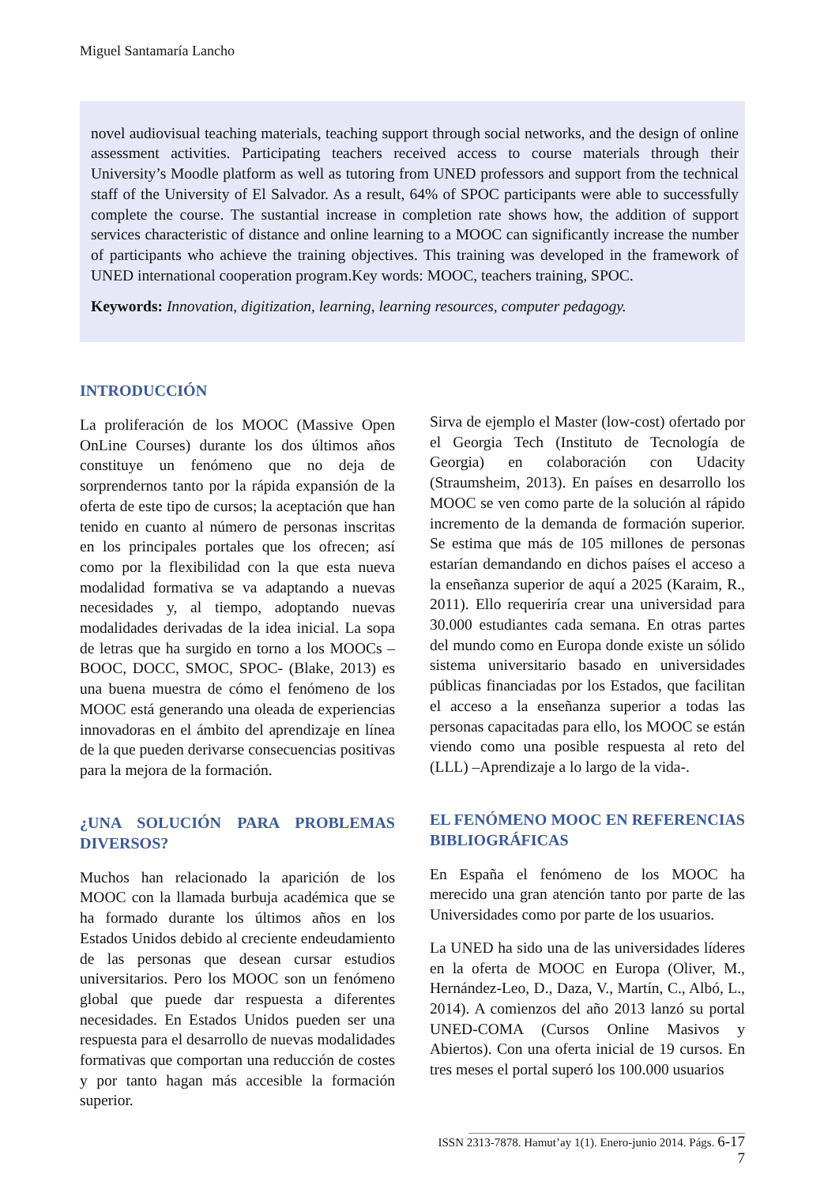Miguel Santamaría Lancho
novel audiovisual teaching materials, teaching support through social networks, and the design of online assessment activities. Participating teachers received access to course materials through their University’s Moodle platform as well as tutoring from UNED professors and support from the technical staff of the University of El Salvador. As a result, 64% of SPOC participants were able to successfully complete the course. The sustantial increase in completion rate shows how, the addition of support services characteristic of distance and online learning to a MOOC can significantly increase the number of participants who achieve the training objectives. This training was developed in the framework of UNED international cooperation program.Key words: MOOC, teachers training, SPOC.
Keywords: Innovation, digitization, learning, learning resources, computer pedagogy.
INTRODUCCIÓN
La proliferación de los MOOC (Massive Open OnLine Courses) durante los dos últimos años constituye un fenómeno que no deja de sorprendernos tanto por la rápida expansión de la oferta de este tipo de cursos; la aceptación que han tenido en cuanto al número de personas inscritas en los principales portales que los ofrecen; así como por la flexibilidad con la que esta nueva modalidad formativa se va adaptando a nuevas necesidades y, al tiempo, adoptando nuevas modalidades derivadas de la idea inicial. La sopa de letras que ha surgido en torno a los MOOCs –BOOC, DOCC, SMOC, SPOC- (Blake, 2013) es una buena muestra de cómo el fenómeno de los MOOC está generando una oleada de experiencias innovadoras en el ámbito del aprendizaje en línea de la que pueden derivarse consecuencias positivas para la mejora de la formación.
¿UNA SOLUCIÓN PARA PROBLEMAS DIVERSOS?
Muchos han relacionado la aparición de los MOOC con la llamada burbuja académica que se ha formado durante los últimos años en los Estados Unidos debido al creciente endeudamiento de las personas que desean cursar estudios universitarios. Pero los MOOC son un fenómeno global que puede dar respuesta a diferentes necesidades. En Estados Unidos pueden ser una respuesta para el desarrollo de nuevas modalidades formativas que comportan una reducción de costes y por tanto hagan más accesible la formación superior.
Sirva de ejemplo el Master (low-cost) ofertado por el Georgia Tech (Instituto de Tecnología de Georgia) en colaboración con Udacity (Straumsheim, 2013). En países en desarrollo los MOOC se ven como parte de la solución al rápido incremento de la demanda de formación superior. Se estima que más de 105 millones de personas estarían demandando en dichos países el acceso a la enseñanza superior de aquí a 2025 (Karaim, R., 2011). Ello requeriría crear una universidad para 30.000 estudiantes cada semana. En otras partes del mundo como en Europa donde existe un sólido sistema universitario basado en universidades públicas financiadas por los Estados, que facilitan el acceso a la enseñanza superior a todas las personas capacitadas para ello, los MOOC se están viendo como una posible respuesta al reto del (LLL) –Aprendizaje a lo largo de la vida-.
EL FENÓMENO MOOC EN REFERENCIAS BIBLIOGRÁFICAS
En España el fenómeno de los MOOC ha merecido una gran atención tanto por parte de las Universidades como por parte de los usuarios.
La UNED ha sido una de las universidades líderes en la oferta de MOOC en Europa (Oliver, M., Hernández-Leo, D., Daza, V., Martín, C., Albó, L., 2014). A comienzos del año 2013 lanzó su portal UNED-COMA (Cursos Online Masivos y Abiertos). Con una oferta inicial de 19 cursos. En tres meses el portal superó los 100.000 usuarios
ISSN 2313-7878. Hamut’ay 1(1). Enero-junio 2014. Págs. 6-17
7